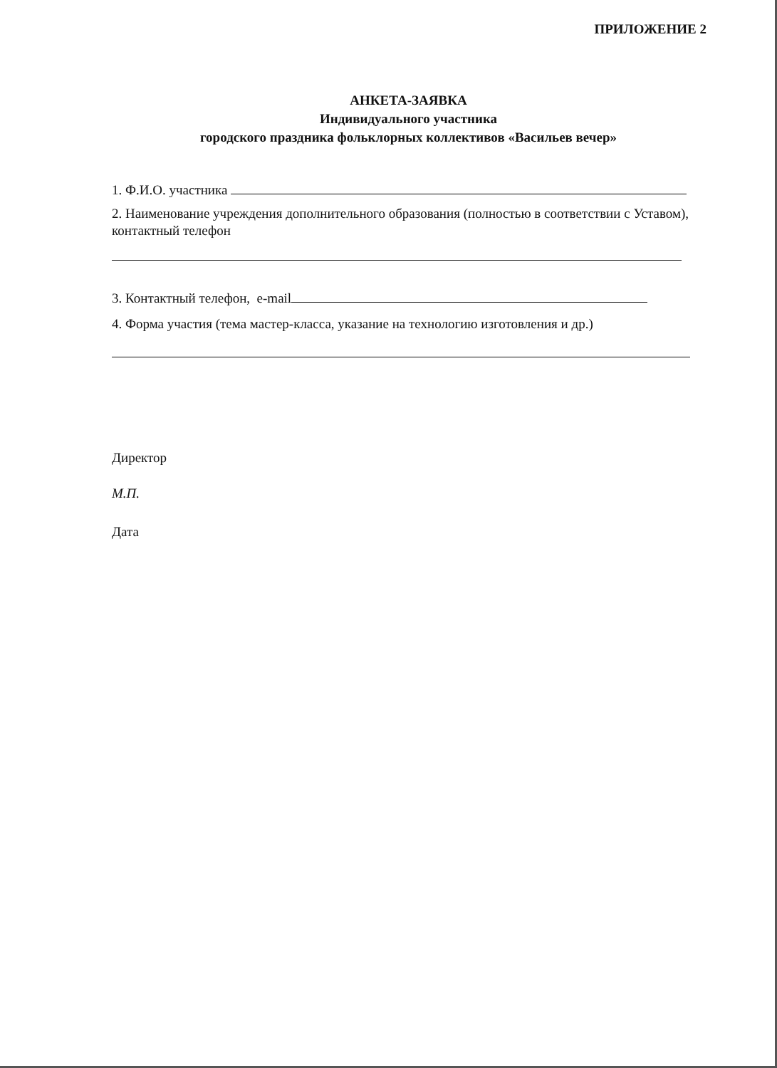ПРИЛОЖЕНИЕ 2
АНКЕТА-ЗАЯВКА
Индивидуального участника
городского праздника фольклорных коллективов «Васильев вечер»
1. Ф.И.О. участника
2. Наименование учреждения дополнительного образования (полностью в соответствии с Уставом), контактный телефон
3. Контактный телефон, e-mail
4. Форма участия (тема мастер-класса, указание на технологию изготовления и др.)
Директор
М.П.
Дата